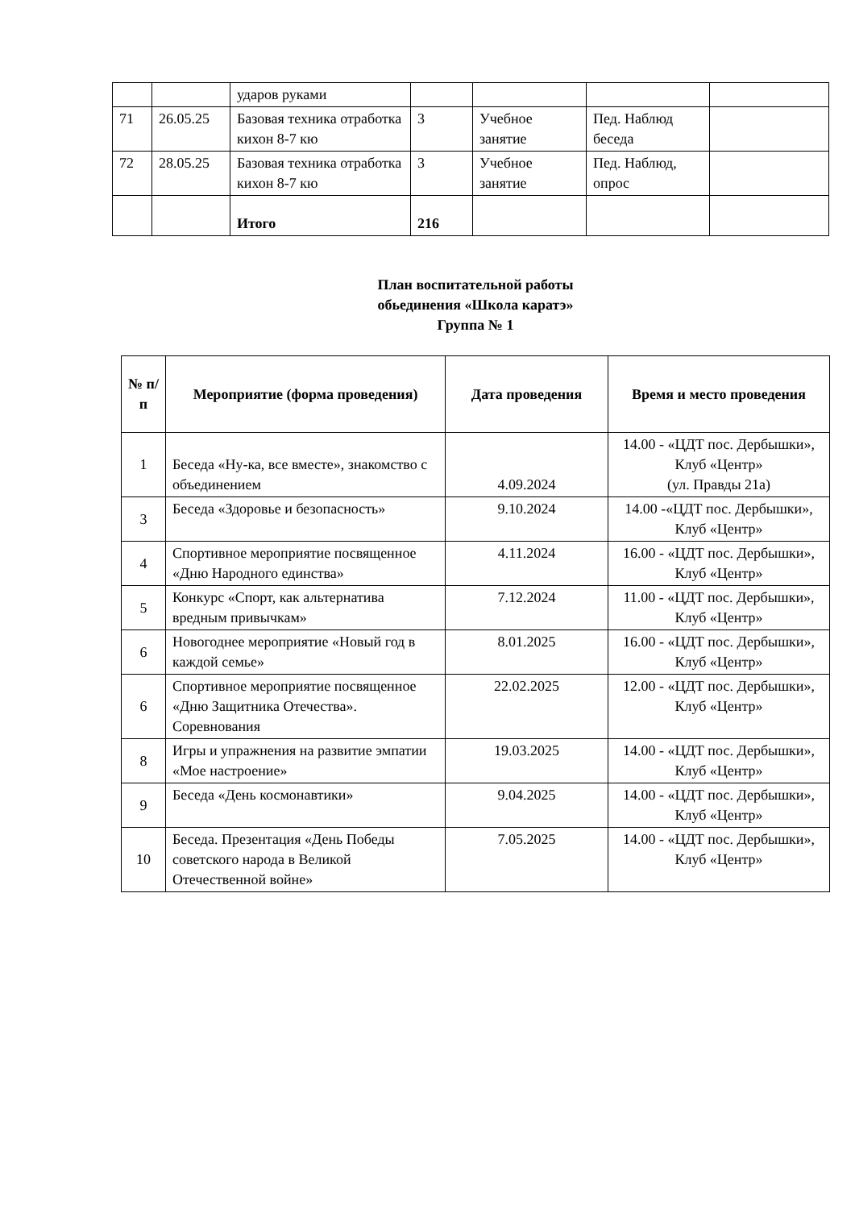| | | ударов руками | | | | |
| 71 | 26.05.25 | Базовая техника отработка кихон 8-7 кю | 3 | Учебное занятие | Пед. Наблюд беседа | |
| 72 | 28.05.25 | Базовая техника отработка кихон 8-7 кю | 3 | Учебное занятие | Пед. Наблюд, опрос | |
| | | Итого | 216 | | | |
План воспитательной работы
обьединения «Школа каратэ»
Группа № 1
| № п/п | Мероприятие (форма проведения) | Дата проведения | Время и место проведения |
| --- | --- | --- | --- |
| 1 | Беседа «Ну-ка, все вместе», знакомство с объединением | 4.09.2024 | 14.00 - «ЦДТ пос. Дербышки», Клуб «Центр» (ул. Правды 21а) |
| 3 | Беседа «Здоровье и безопасность» | 9.10.2024 | 14.00 -«ЦДТ пос. Дербышки», Клуб «Центр» |
| 4 | Спортивное мероприятие посвященное «Дню Народного единства» | 4.11.2024 | 16.00 - «ЦДТ пос. Дербышки», Клуб «Центр» |
| 5 | Конкурс «Спорт, как альтернатива вредным привычкам» | 7.12.2024 | 11.00 - «ЦДТ пос. Дербышки», Клуб «Центр» |
| 6 | Новогоднее мероприятие «Новый год в каждой семье» | 8.01.2025 | 16.00 - «ЦДТ пос. Дербышки», Клуб «Центр» |
| 6 | Спортивное мероприятие посвященное «Дню Защитника Отечества». Соревнования | 22.02.2025 | 12.00 - «ЦДТ пос. Дербышки», Клуб «Центр» |
| 8 | Игры и упражнения на развитие эмпатии «Мое настроение» | 19.03.2025 | 14.00 - «ЦДТ пос. Дербышки», Клуб «Центр» |
| 9 | Беседа «День космонавтики» | 9.04.2025 | 14.00 - «ЦДТ пос. Дербышки», Клуб «Центр» |
| 10 | Беседа. Презентация «День Победы советского народа в Великой Отечественной войне» | 7.05.2025 | 14.00 - «ЦДТ пос. Дербышки», Клуб «Центр» |